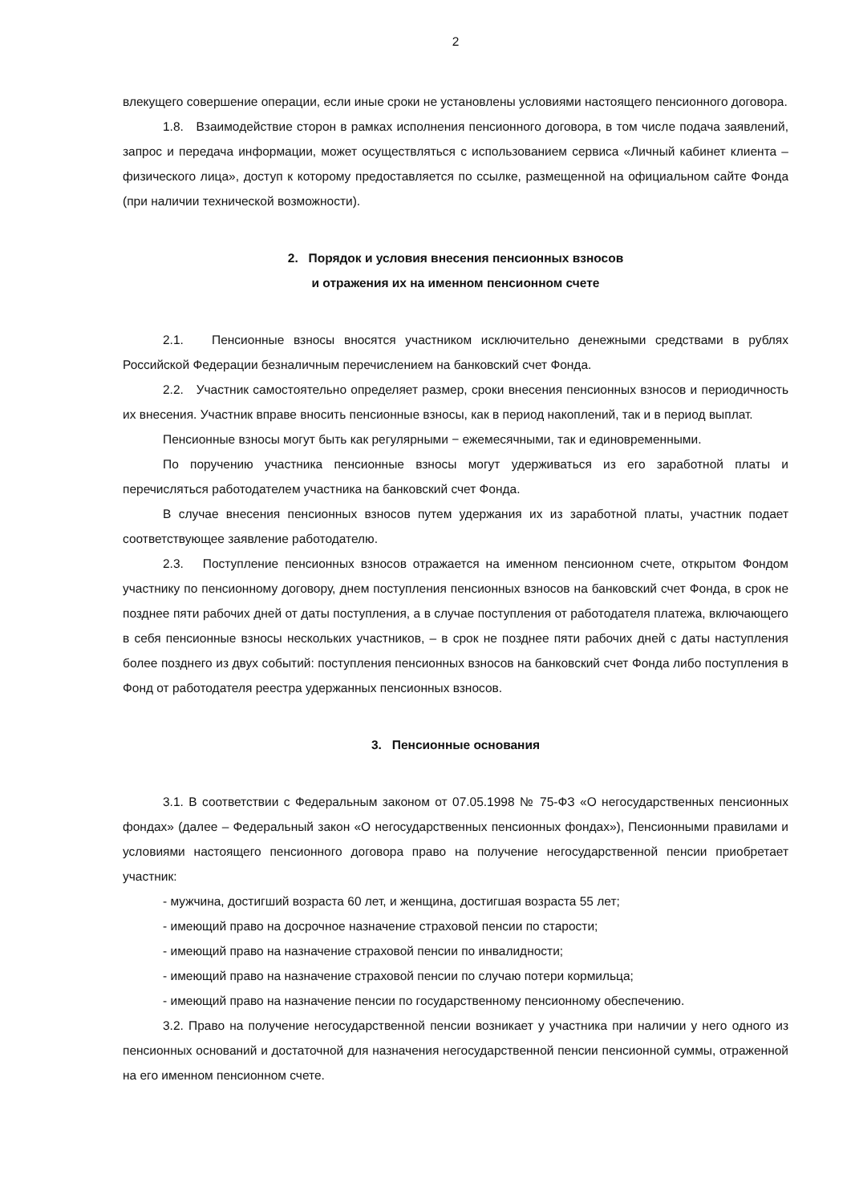2
влекущего совершение операции, если иные сроки не установлены условиями настоящего пенсионного договора.
1.8. Взаимодействие сторон в рамках исполнения пенсионного договора, в том числе подача заявлений, запрос и передача информации, может осуществляться с использованием сервиса «Личный кабинет клиента – физического лица», доступ к которому предоставляется по ссылке, размещенной на официальном сайте Фонда (при наличии технической возможности).
2. Порядок и условия внесения пенсионных взносов
и отражения их на именном пенсионном счете
2.1. Пенсионные взносы вносятся участником исключительно денежными средствами в рублях Российской Федерации безналичным перечислением на банковский счет Фонда.
2.2. Участник самостоятельно определяет размер, сроки внесения пенсионных взносов и периодичность их внесения. Участник вправе вносить пенсионные взносы, как в период накоплений, так и в период выплат.
Пенсионные взносы могут быть как регулярными − ежемесячными, так и единовременными.
По поручению участника пенсионные взносы могут удерживаться из его заработной платы и перечисляться работодателем участника на банковский счет Фонда.
В случае внесения пенсионных взносов путем удержания их из заработной платы, участник подает соответствующее заявление работодателю.
2.3. Поступление пенсионных взносов отражается на именном пенсионном счете, открытом Фондом участнику по пенсионному договору, днем поступления пенсионных взносов на банковский счет Фонда, в срок не позднее пяти рабочих дней от даты поступления, а в случае поступления от работодателя платежа, включающего в себя пенсионные взносы нескольких участников, – в срок не позднее пяти рабочих дней с даты наступления более позднего из двух событий: поступления пенсионных взносов на банковский счет Фонда либо поступления в Фонд от работодателя реестра удержанных пенсионных взносов.
3. Пенсионные основания
3.1. В соответствии с Федеральным законом от 07.05.1998 № 75-ФЗ «О негосударственных пенсионных фондах» (далее – Федеральный закон «О негосударственных пенсионных фондах»), Пенсионными правилами и условиями настоящего пенсионного договора право на получение негосударственной пенсии приобретает участник:
- мужчина, достигший возраста 60 лет, и женщина, достигшая возраста 55 лет;
- имеющий право на досрочное назначение страховой пенсии по старости;
- имеющий право на назначение страховой пенсии по инвалидности;
- имеющий право на назначение страховой пенсии по случаю потери кормильца;
- имеющий право на назначение пенсии по государственному пенсионному обеспечению.
3.2. Право на получение негосударственной пенсии возникает у участника при наличии у него одного из пенсионных оснований и достаточной для назначения негосударственной пенсии пенсионной суммы, отраженной на его именном пенсионном счете.